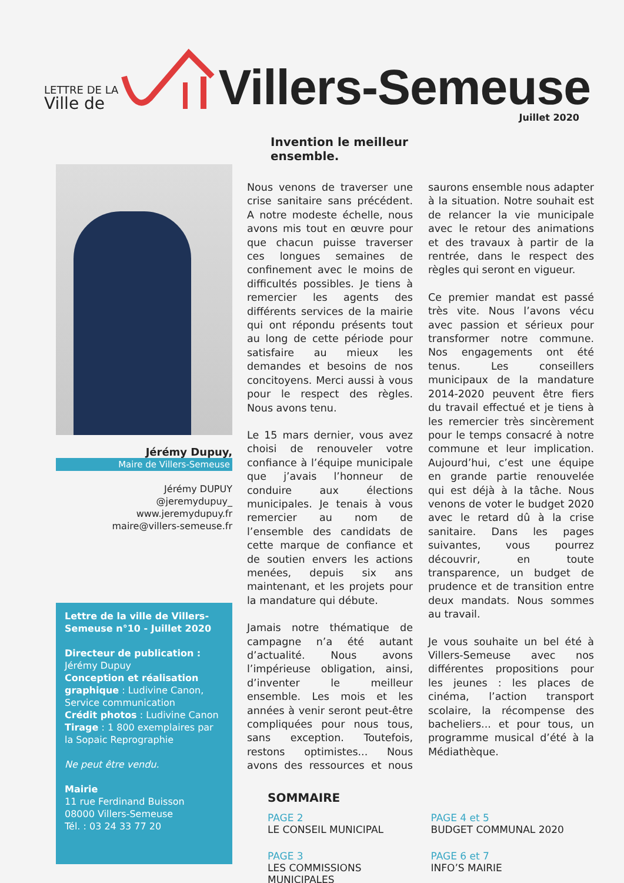LETTRE DE LA
Ville de
Villers-Semeuse
Juillet 2020
Jérémy Dupuy,
Maire de Villers-Semeuse
Jérémy DUPUY
@jeremydupuy_
www.jeremydupuy.fr
maire@villers-semeuse.fr
Lettre de la ville de Villers-Semeuse n°10 - Juillet 2020
Directeur de publication :
Jérémy Dupuy
Conception et réalisation graphique : Ludivine Canon, Service communication
Crédit photos : Ludivine Canon
Tirage : 1 800 exemplaires par la Sopaic Reprographie
Ne peut être vendu.
Mairie
11 rue Ferdinand Buisson
08000 Villers-Semeuse
Tél. : 03 24 33 77 20
Invention le meilleur
ensemble.
Nous venons de traverser une crise sanitaire sans précédent. A notre modeste échelle, nous avons mis tout en œuvre pour que chacun puisse traverser ces longues semaines de confinement avec le moins de difficultés possibles. Je tiens à remercier les agents des différents services de la mairie qui ont répondu présents tout au long de cette période pour satisfaire au mieux les demandes et besoins de nos concitoyens. Merci aussi à vous pour le respect des règles. Nous avons tenu.
Le 15 mars dernier, vous avez choisi de renouveler votre confiance à l’équipe municipale que j’avais l’honneur de conduire aux élections municipales. Je tenais à vous remercier au nom de l’ensemble des candidats de cette marque de confiance et de soutien envers les actions menées, depuis six ans maintenant, et les projets pour la mandature qui débute.
Jamais notre thématique de campagne n’a été autant d’actualité. Nous avons l’impérieuse obligation, ainsi, d’inventer le meilleur ensemble. Les mois et les années à venir seront peut-être compliquées pour nous tous, sans exception. Toutefois, restons optimistes... Nous avons des ressources et nous saurons ensemble nous adapter à la situation. Notre souhait est de relancer la vie municipale avec le retour des animations et des travaux à partir de la rentrée, dans le respect des règles qui seront en vigueur.
Ce premier mandat est passé très vite. Nous l’avons vécu avec passion et sérieux pour transformer notre commune. Nos engagements ont été tenus. Les conseillers municipaux de la mandature 2014-2020 peuvent être fiers du travail effectué et je tiens à les remercier très sincèrement pour le temps consacré à notre commune et leur implication. Aujourd’hui, c’est une équipe en grande partie renouvelée qui est déjà à la tâche. Nous venons de voter le budget 2020 avec le retard dû à la crise sanitaire. Dans les pages suivantes, vous pourrez découvrir, en toute transparence, un budget de prudence et de transition entre deux mandats. Nous sommes au travail.
Je vous souhaite un bel été à Villers-Semeuse avec nos différentes propositions pour les jeunes : les places de cinéma, l’action transport scolaire, la récompense des bacheliers... et pour tous, un programme musical d’été à la Médiathèque.
SOMMAIRE
PAGE 2
LE CONSEIL MUNICIPAL
PAGE 4 et 5
BUDGET COMMUNAL 2020
PAGE 3
LES COMMISSIONS MUNICIPALES
PAGE 6 et 7
INFO’S MAIRIE